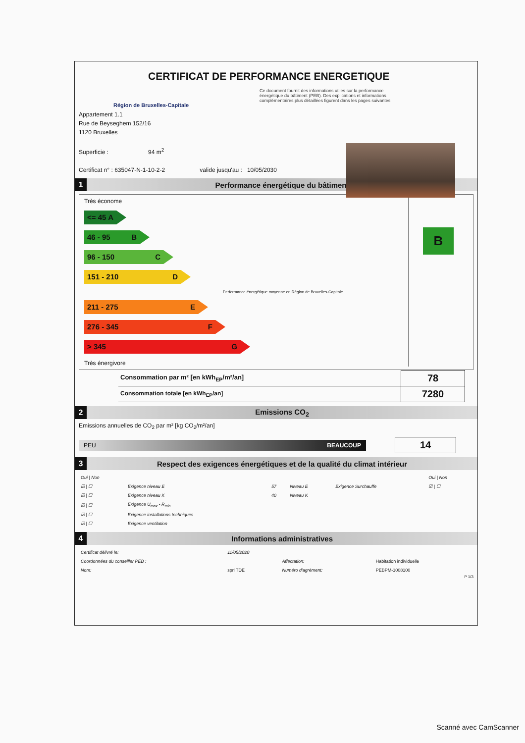CERTIFICAT DE PERFORMANCE ENERGETIQUE
Région de Bruxelles-Capitale
Ce document fournit des informations utiles sur la performance énergétique du bâtiment (PEB). Des explications et informations complémentaires plus détaillées figurent dans les pages suivantes
Appartement 1.1
Rue de Beyseghem 152/16
1120 Bruxelles
Superficie : 94 m<sup>2</sup>
Certificat n° : 635047-N-1-10-2-2 valide jusqu'au : 10/05/2030
1 Performance énergétique du bâtiment
Très économe
<= 45 A
46 - 95 B
96 - 150 C
151 - 210 D
Performance énergétique moyenne en Région de Bruxelles-Capitale
211 - 275 E
276 - 345 F
> 345 G
Très énergivore
B
| Consommation par m² [en kWh<sub>EP</sub>/m²/an] | 78 |
| Consommation totale [en kWh<sub>EP</sub>/an] | 7280 |
2 Emissions CO<sub>2</sub>
Emissions annuelles de CO<sub>2</sub> par m² [kg CO<sub>2</sub>/m²/an]
PEU BEAUCOUP
14
3 Respect des exigences énergétiques et de la qualité du climat intérieur
| Oui / Non | | | | | Oui / Non |
| ☑ / ☐ | Exigence niveau E | 57 | Niveau E | Exigence Surchauffe | ☑ / ☐ |
| ☑ / ☐ | Exigence niveau K | 40 | Niveau K | | |
| ☑ / ☐ | Exigence U<sub>max</sub> - R<sub>min</sub> | | | | |
| ☑ / ☐ | Exigence installations techniques | | | | |
| ☑ / ☐ | Exigence ventilation | | | | |
4 Informations administratives
| Certificat délivré le: | 11/05/2020 | | |
| Coordonnées du conseiller PEB : | | Affectation: | Habitation individuelle |
| Nom: | sprl TDE | Numéro d'agrément: | PEBPM-1008100 |
P 1/3
Scanné avec CamScanner